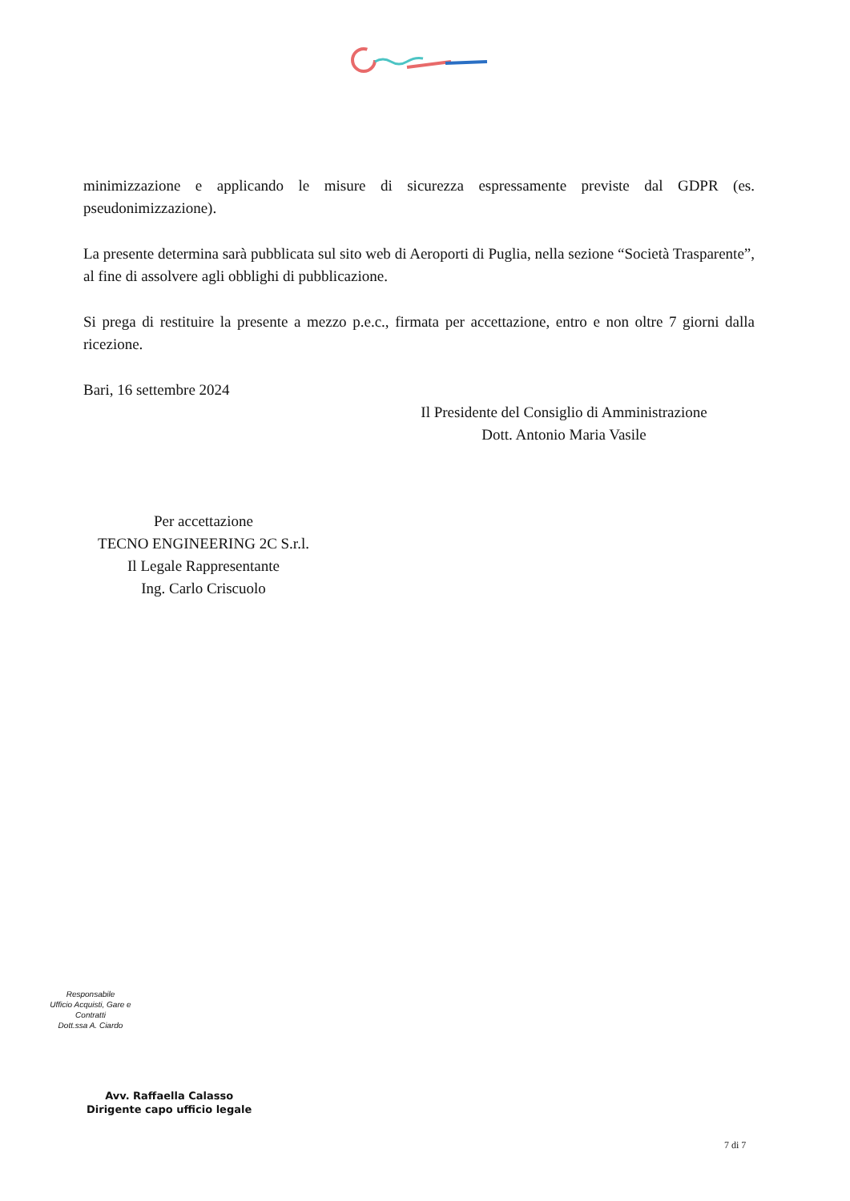minimizzazione e applicando le misure di sicurezza espressamente previste dal GDPR (es. pseudonimizzazione).
La presente determina sarà pubblicata sul sito web di Aeroporti di Puglia, nella sezione “Società Trasparente”, al fine di assolvere agli obblighi di pubblicazione.
Si prega di restituire la presente a mezzo p.e.c., firmata per accettazione, entro e non oltre 7 giorni dalla ricezione.
Bari, 16 settembre 2024
Il Presidente del Consiglio di Amministrazione
Dott. Antonio Maria Vasile
Per accettazione
TECNO ENGINEERING 2C S.r.l.
Il Legale Rappresentante
Ing. Carlo Criscuolo
Responsabile
Ufficio Acquisti, Gare e Contratti
Dott.ssa A. Ciardo
Avv. Raffaella Calasso
Dirigente capo ufficio legale
7 di 7